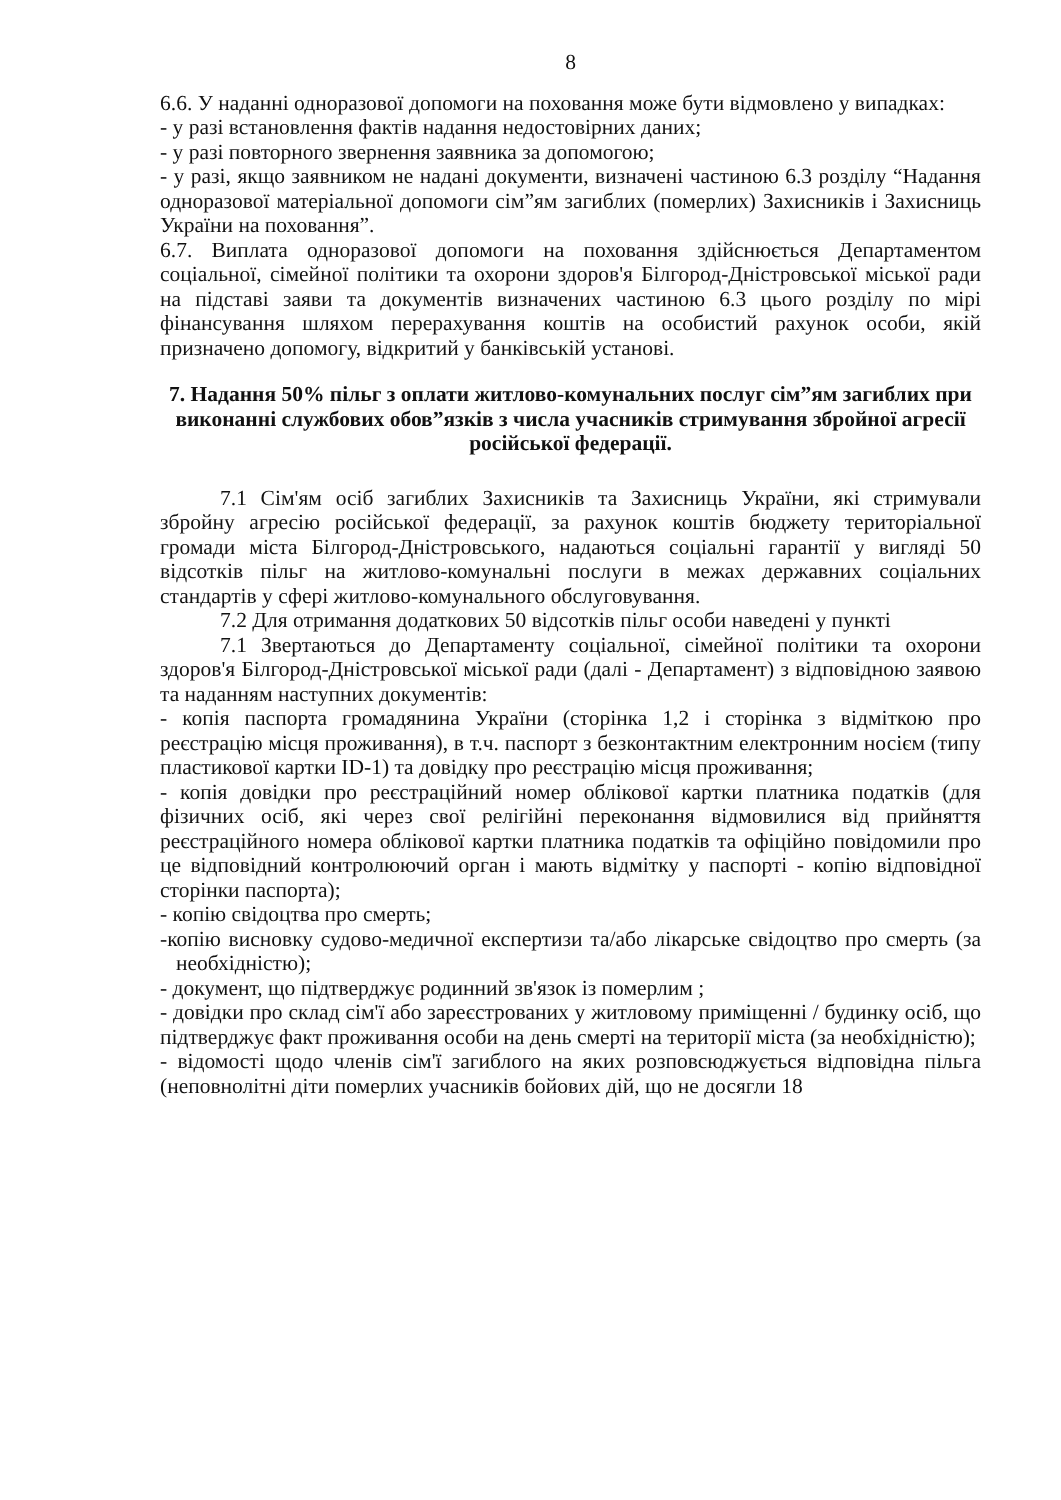8
6.6. У наданні одноразової допомоги на поховання може бути відмовлено у випадках:
- у разі встановлення фактів надання недостовірних даних;
- у разі повторного звернення заявника за допомогою;
- у разі, якщо заявником не надані документи, визначені частиною 6.3 розділу “Надання одноразової матеріальної допомоги сім”ям загиблих (померлих) Захисників і Захисниць України на поховання”.
6.7. Виплата одноразової допомоги на поховання здійснюється Департаментом соціальної, сімейної політики та охорони здоров'я Білгород-Дністровської міської ради на підставі заяви та документів визначених частиною 6.3 цього розділу по мірі фінансування шляхом перерахування коштів на особистий рахунок особи, якій призначено допомогу, відкритий у банківській установі.
7. Надання 50% пільг з оплати житлово-комунальних послуг сім”ям загиблих при виконанні службових обов”язків з числа учасників стримування збройної агресії російської федерації.
7.1 Сім'ям осіб загиблих Захисників та Захисниць України, які стримували збройну агресію російської федерації, за рахунок коштів бюджету територіальної громади міста Білгород-Дністровського, надаються соціальні гарантії у вигляді 50 відсотків пільг на житлово-комунальні послуги в межах державних соціальних стандартів у сфері житлово-комунального обслуговування.
7.2 Для отримання додаткових 50 відсотків пільг особи наведені у пункті
7.1 Звертаються до Департаменту соціальної, сімейної політики та охорони здоров'я Білгород-Дністровської міської ради (далі - Департамент) з відповідною заявою та наданням наступних документів:
- копія паспорта громадянина України (сторінка 1,2 і сторінка з відміткою про реєстрацію місця проживання), в т.ч. паспорт з безконтактним електронним носієм (типу пластикової картки ID-1) та довідку про реєстрацію місця проживання;
- копія довідки про реєстраційний номер облікової картки платника податків (для фізичних осіб, які через свої релігійні переконання відмовилися від прийняття реєстраційного номера облікової картки платника податків та офіційно повідомили про це відповідний контролюючий орган і мають відмітку у паспорті - копію відповідної сторінки паспорта);
- копію свідоцтва про смерть;
-копію висновку судово-медичної експертизи та/або лікарське свідоцтво про смерть (за необхідністю);
- документ, що підтверджує родинний зв'язок із померлим ;
- довідки про склад сім'ї або зареєстрованих у житловому приміщенні / будинку осіб, що підтверджує факт проживання особи на день смерті на території міста (за необхідністю);
- відомості щодо членів сім'ї загиблого на яких розповсюджується відповідна пільга (неповнолітні діти померлих учасників бойових дій, що не досягли 18